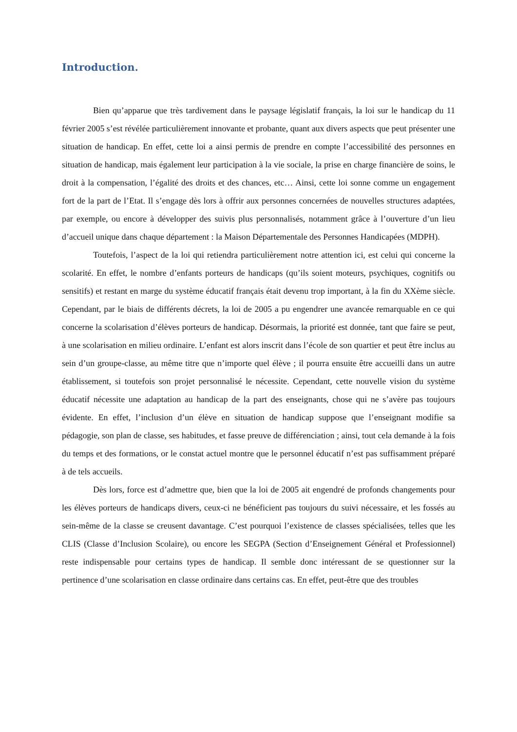Introduction.
Bien qu’apparue que très tardivement dans le paysage législatif français, la loi sur le handicap du 11 février 2005 s’est révélée particulièrement innovante et probante, quant aux divers aspects que peut présenter une situation de handicap. En effet, cette loi a ainsi permis de prendre en compte l’accessibilité des personnes en situation de handicap, mais également leur participation à la vie sociale, la prise en charge financière de soins, le droit à la compensation, l’égalité des droits et des chances, etc… Ainsi, cette loi sonne comme un engagement fort de la part de l’Etat. Il s’engage dès lors à offrir aux personnes concernées de nouvelles structures adaptées, par exemple, ou encore à développer des suivis plus personnalisés, notamment grâce à l’ouverture d’un lieu d’accueil unique dans chaque département : la Maison Départementale des Personnes Handicapées (MDPH).
Toutefois, l’aspect de la loi qui retiendra particulièrement notre attention ici, est celui qui concerne la scolarité. En effet, le nombre d’enfants porteurs de handicaps (qu’ils soient moteurs, psychiques, cognitifs ou sensitifs) et restant en marge du système éducatif français était devenu trop important, à la fin du XXème siècle. Cependant, par le biais de différents décrets, la loi de 2005 a pu engendrer une avancée remarquable en ce qui concerne la scolarisation d’élèves porteurs de handicap. Désormais, la priorité est donnée, tant que faire se peut, à une scolarisation en milieu ordinaire. L’enfant est alors inscrit dans l’école de son quartier et peut être inclus au sein d’un groupe-classe, au même titre que n’importe quel élève ; il pourra ensuite être accueilli dans un autre établissement, si toutefois son projet personnalisé le nécessite. Cependant, cette nouvelle vision du système éducatif nécessite une adaptation au handicap de la part des enseignants, chose qui ne s’avère pas toujours évidente. En effet, l’inclusion d’un élève en situation de handicap suppose que l’enseignant modifie sa pédagogie, son plan de classe, ses habitudes, et fasse preuve de différenciation ; ainsi, tout cela demande à la fois du temps et des formations, or le constat actuel montre que le personnel éducatif n’est pas suffisamment préparé à de tels accueils.
Dès lors, force est d’admettre que, bien que la loi de 2005 ait engendré de profonds changements pour les élèves porteurs de handicaps divers, ceux-ci ne bénéficient pas toujours du suivi nécessaire, et les fossés au sein-même de la classe se creusent davantage. C’est pourquoi l’existence de classes spécialisées, telles que les CLIS (Classe d’Inclusion Scolaire), ou encore les SEGPA (Section d’Enseignement Général et Professionnel) reste indispensable pour certains types de handicap. Il semble donc intéressant de se questionner sur la pertinence d’une scolarisation en classe ordinaire dans certains cas. En effet, peut-être que des troubles